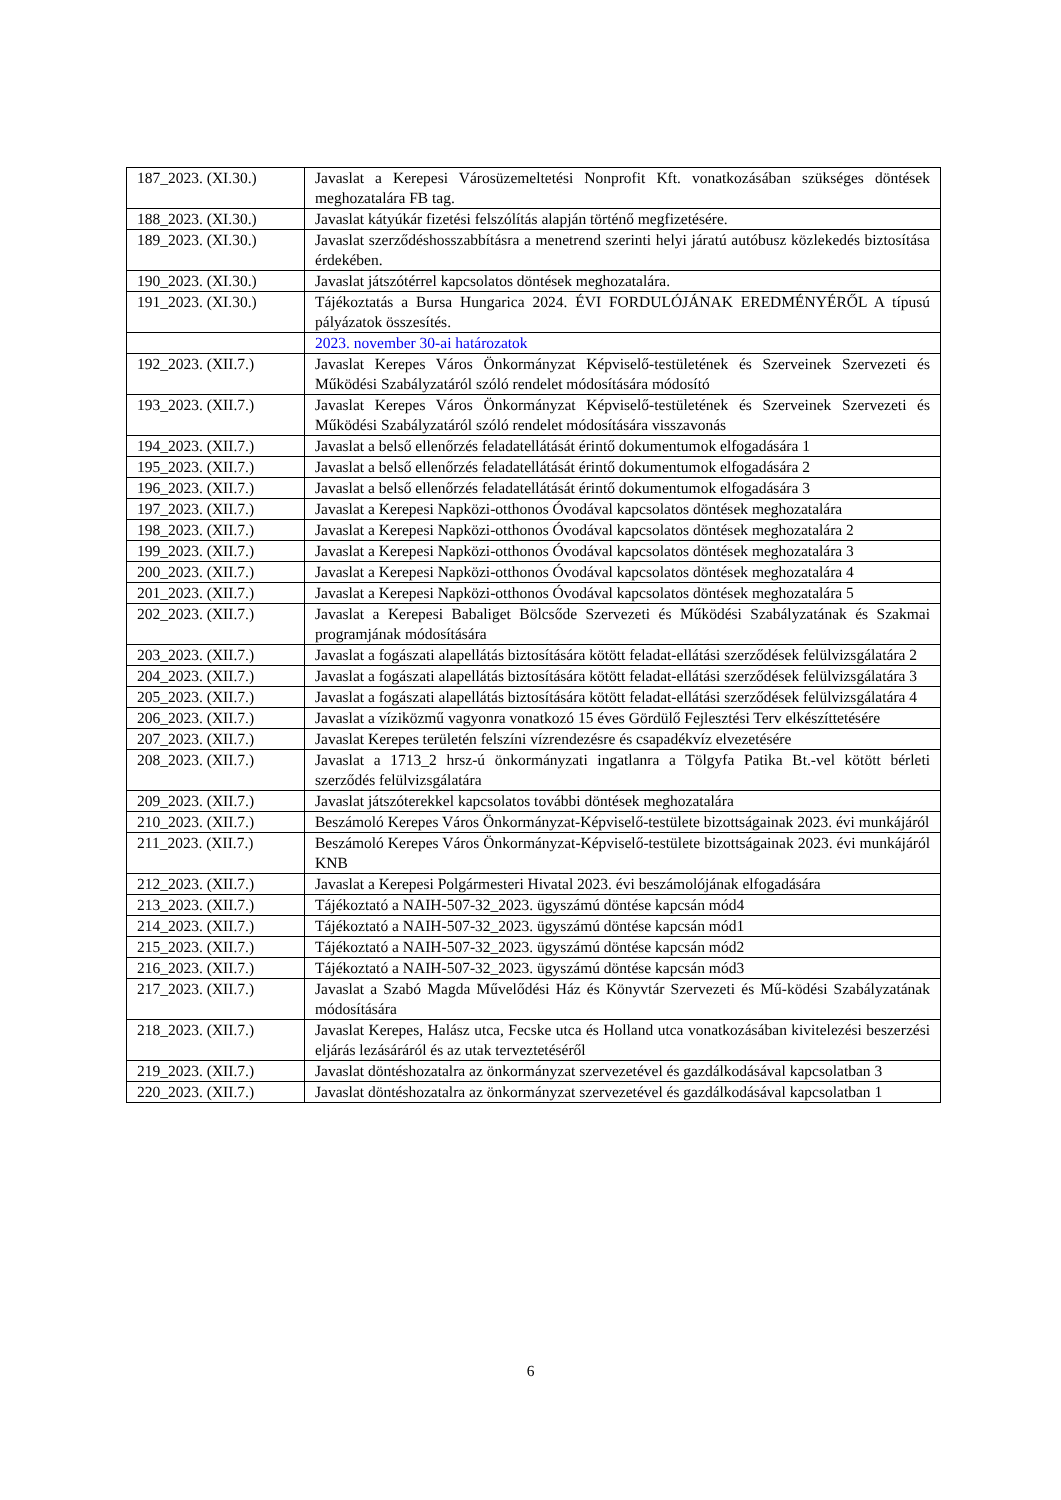| 187_2023. (XI.30.) | Javaslat a Kerepesi Városüzemeltetési Nonprofit Kft. vonatkozásában szükséges döntések meghozatalára FB tag. |
| 188_2023. (XI.30.) | Javaslat kátyúkár fizetési felszólítás alapján történő megfizetésére. |
| 189_2023. (XI.30.) | Javaslat szerződéshosszabbításra a menetrend szerinti helyi járatú autóbusz közlekedés biztosítása érdekében. |
| 190_2023. (XI.30.) | Javaslat játszótérrel kapcsolatos döntések meghozatalára. |
| 191_2023. (XI.30.) | Tájékoztatás a Bursa Hungarica 2024. ÉVI FORDULÓJÁNAK EREDMÉNYÉRŐL A típusú pályázatok összesítés. |
| | 2023. november 30-ai határozatok |
| 192_2023. (XII.7.) | Javaslat Kerepes Város Önkormányzat Képviselő-testületének és Szerveinek Szervezeti és Működési Szabályzatáról szóló rendelet módosítására módosító |
| 193_2023. (XII.7.) | Javaslat Kerepes Város Önkormányzat Képviselő-testületének és Szerveinek Szervezeti és Működési Szabályzatáról szóló rendelet módosítására visszavonás |
| 194_2023. (XII.7.) | Javaslat a belső ellenőrzés feladatellátását érintő dokumentumok elfogadására 1 |
| 195_2023. (XII.7.) | Javaslat a belső ellenőrzés feladatellátását érintő dokumentumok elfogadására 2 |
| 196_2023. (XII.7.) | Javaslat a belső ellenőrzés feladatellátását érintő dokumentumok elfogadására 3 |
| 197_2023. (XII.7.) | Javaslat a Kerepesi Napközi-otthonos Óvodával kapcsolatos döntések meghozatalára |
| 198_2023. (XII.7.) | Javaslat a Kerepesi Napközi-otthonos Óvodával kapcsolatos döntések meghozatalára 2 |
| 199_2023. (XII.7.) | Javaslat a Kerepesi Napközi-otthonos Óvodával kapcsolatos döntések meghozatalára 3 |
| 200_2023. (XII.7.) | Javaslat a Kerepesi Napközi-otthonos Óvodával kapcsolatos döntések meghozatalára 4 |
| 201_2023. (XII.7.) | Javaslat a Kerepesi Napközi-otthonos Óvodával kapcsolatos döntések meghozatalára 5 |
| 202_2023. (XII.7.) | Javaslat a Kerepesi Babaliget Bölcsőde Szervezeti és Működési Szabályzatának és Szakmai programjának módosítására |
| 203_2023. (XII.7.) | Javaslat a fogászati alapellátás biztosítására kötött feladat-ellátási szerződések felülvizsgálatára 2 |
| 204_2023. (XII.7.) | Javaslat a fogászati alapellátás biztosítására kötött feladat-ellátási szerződések felülvizsgálatára 3 |
| 205_2023. (XII.7.) | Javaslat a fogászati alapellátás biztosítására kötött feladat-ellátási szerződések felülvizsgálatára 4 |
| 206_2023. (XII.7.) | Javaslat a víziközmű vagyonra vonatkozó 15 éves Gördülő Fejlesztési Terv elkészíttetésére |
| 207_2023. (XII.7.) | Javaslat Kerepes területén felszíni vízrendezésre és csapadékvíz elvezetésére |
| 208_2023. (XII.7.) | Javaslat a 1713_2 hrsz-ú önkormányzati ingatlanra a Tölgyfa Patika Bt.-vel kötött bérleti szerződés felülvizsgálatára |
| 209_2023. (XII.7.) | Javaslat játszóterekkel kapcsolatos további döntések meghozatalára |
| 210_2023. (XII.7.) | Beszámoló Kerepes Város Önkormányzat-Képviselő-testülete bizottságainak 2023. évi munkájáról |
| 211_2023. (XII.7.) | Beszámoló Kerepes Város Önkormányzat-Képviselő-testülete bizottságainak 2023. évi munkájáról KNB |
| 212_2023. (XII.7.) | Javaslat a Kerepesi Polgármesteri Hivatal 2023. évi beszámolójának elfogadására |
| 213_2023. (XII.7.) | Tájékoztató a NAIH-507-32_2023. ügyszámú döntése kapcsán mód4 |
| 214_2023. (XII.7.) | Tájékoztató a NAIH-507-32_2023. ügyszámú döntése kapcsán mód1 |
| 215_2023. (XII.7.) | Tájékoztató a NAIH-507-32_2023. ügyszámú döntése kapcsán mód2 |
| 216_2023. (XII.7.) | Tájékoztató a NAIH-507-32_2023. ügyszámú döntése kapcsán mód3 |
| 217_2023. (XII.7.) | Javaslat a Szabó Magda Művelődési Ház és Könyvtár Szervezeti és Mű-ködési Szabályzatának módosítására |
| 218_2023. (XII.7.) | Javaslat Kerepes, Halász utca, Fecske utca és Holland utca vonatkozásában kivitelezési beszerzési eljárás lezásáráról és az utak terveztetéséről |
| 219_2023. (XII.7.) | Javaslat döntéshozatalra az önkormányzat szervezetével és gazdálkodásával kapcsolatban 3 |
| 220_2023. (XII.7.) | Javaslat döntéshozatalra az önkormányzat szervezetével és gazdálkodásával kapcsolatban 1 |
6